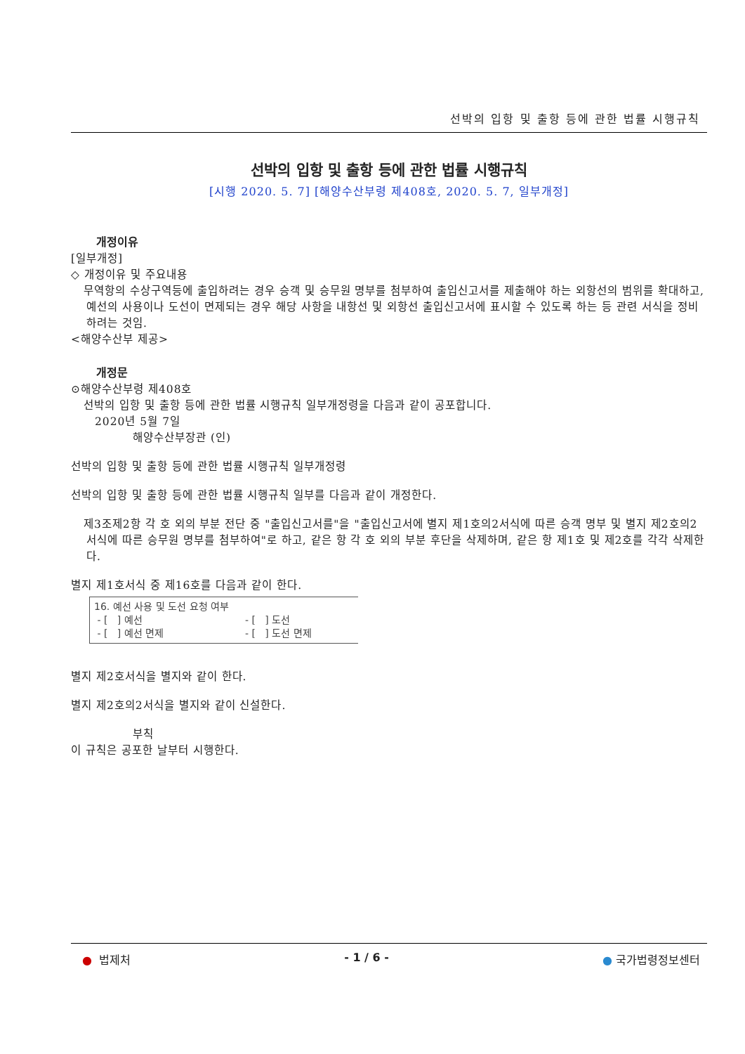선박의 입항 및 출항 등에 관한 법률 시행규칙
선박의 입항 및 출항 등에 관한 법률 시행규칙
[시행 2020. 5. 7] [해양수산부령 제408호, 2020. 5. 7, 일부개정]
개정이유
[일부개정]
◇ 개정이유 및 주요내용
무역항의 수상구역등에 출입하려는 경우 승객 및 승무원 명부를 첨부하여 출입신고서를 제출해야 하는 외항선의 범위를 확대하고, 예선의 사용이나 도선이 면제되는 경우 해당 사항을 내항선 및 외항선 출입신고서에 표시할 수 있도록 하는 등 관련 서식을 정비하려는 것임.
<해양수산부 제공>
개정문
⊙해양수산부령 제408호
선박의 입항 및 출항 등에 관한 법률 시행규칙 일부개정령을 다음과 같이 공포합니다.
2020년 5월 7일
해양수산부장관 (인)
선박의 입항 및 출항 등에 관한 법률 시행규칙 일부개정령
선박의 입항 및 출항 등에 관한 법률 시행규칙 일부를 다음과 같이 개정한다.
제3조제2항 각 호 외의 부분 전단 중 "출입신고서를"을 "출입신고서에 별지 제1호의2서식에 따른 승객 명부 및 별지 제2호의2서식에 따른 승무원 명부를 첨부하여"로 하고, 같은 항 각 호 외의 부분 후단을 삭제하며, 같은 항 제1호 및 제2호를 각각 삭제한다.
별지 제1호서식 중 제16호를 다음과 같이 한다.
16. 예선 사용 및 도선 요청 여부
- [ ] 예선 - [ ] 도선
- [ ] 예선 면제 - [ ] 도선 면제
별지 제2호서식을 별지와 같이 한다.
별지 제2호의2서식을 별지와 같이 신설한다.
부칙
이 규칙은 공포한 날부터 시행한다.
● 법제처 - 1 / 6 - ● 국가법령정보센터